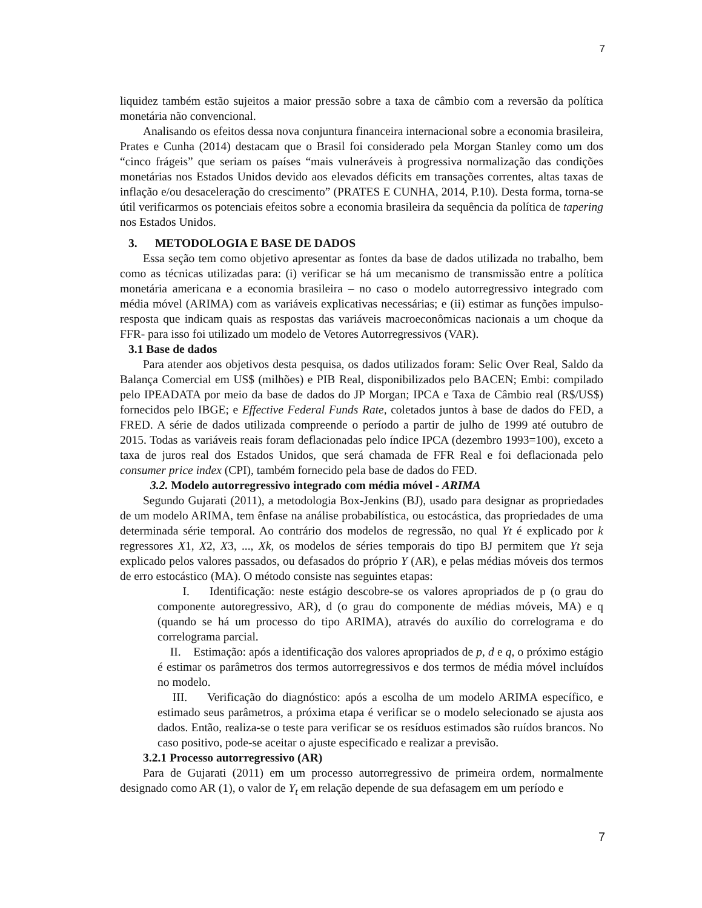7
liquidez também estão sujeitos a maior pressão sobre a taxa de câmbio com a reversão da política monetária não convencional.
Analisando os efeitos dessa nova conjuntura financeira internacional sobre a economia brasileira, Prates e Cunha (2014) destacam que o Brasil foi considerado pela Morgan Stanley como um dos “cinco frágeis” que seriam os países “mais vulneráveis à progressiva normalização das condições monetárias nos Estados Unidos devido aos elevados déficits em transações correntes, altas taxas de inflação e/ou desaceleração do crescimento” (PRATES E CUNHA, 2014, P.10). Desta forma, torna-se útil verificarmos os potenciais efeitos sobre a economia brasileira da sequência da política de tapering nos Estados Unidos.
3. METODOLOGIA E BASE DE DADOS
Essa seção tem como objetivo apresentar as fontes da base de dados utilizada no trabalho, bem como as técnicas utilizadas para: (i) verificar se há um mecanismo de transmissão entre a política monetária americana e a economia brasileira – no caso o modelo autorregressivo integrado com média móvel (ARIMA) com as variáveis explicativas necessárias; e (ii) estimar as funções impulso-resposta que indicam quais as respostas das variáveis macroeconômicas nacionais a um choque da FFR- para isso foi utilizado um modelo de Vetores Autorregressivos (VAR).
3.1 Base de dados
Para atender aos objetivos desta pesquisa, os dados utilizados foram: Selic Over Real, Saldo da Balança Comercial em US$ (milhões) e PIB Real, disponibilizados pelo BACEN; Embi: compilado pelo IPEADATA por meio da base de dados do JP Morgan; IPCA e Taxa de Câmbio real (R$/US$) fornecidos pelo IBGE; e Effective Federal Funds Rate, coletados juntos à base de dados do FED, a FRED. A série de dados utilizada compreende o período a partir de julho de 1999 até outubro de 2015. Todas as variáveis reais foram deflacionadas pelo índice IPCA (dezembro 1993=100), exceto a taxa de juros real dos Estados Unidos, que será chamada de FFR Real e foi deflacionada pelo consumer price index (CPI), também fornecido pela base de dados do FED.
3.2. Modelo autorregressivo integrado com média móvel - ARIMA
Segundo Gujarati (2011), a metodologia Box-Jenkins (BJ), usado para designar as propriedades de um modelo ARIMA, tem ênfase na análise probabilística, ou estocástica, das propriedades de uma determinada série temporal. Ao contrário dos modelos de regressão, no qual Yt é explicado por k regressores X1, X2, X3, ..., Xk, os modelos de séries temporais do tipo BJ permitem que Yt seja explicado pelos valores passados, ou defasados do próprio Y (AR), e pelas médias móveis dos termos de erro estocástico (MA). O método consiste nas seguintes etapas:
I. Identificação: neste estágio descobre-se os valores apropriados de p (o grau do componente autoregressivo, AR), d (o grau do componente de médias móveis, MA) e q (quando se há um processo do tipo ARIMA), através do auxílio do correlograma e do correlograma parcial.
II. Estimação: após a identificação dos valores apropriados de p, d e q, o próximo estágio é estimar os parâmetros dos termos autorregressivos e dos termos de média móvel incluídos no modelo.
III. Verificação do diagnóstico: após a escolha de um modelo ARIMA específico, e estimado seus parâmetros, a próxima etapa é verificar se o modelo selecionado se ajusta aos dados. Então, realiza-se o teste para verificar se os resíduos estimados são ruídos brancos. No caso positivo, pode-se aceitar o ajuste especificado e realizar a previsão.
3.2.1 Processo autorregressivo (AR)
Para de Gujarati (2011) em um processo autorregressivo de primeira ordem, normalmente designado como AR (1), o valor de Y<sub>t</sub> em relação depende de sua defasagem em um período e
7